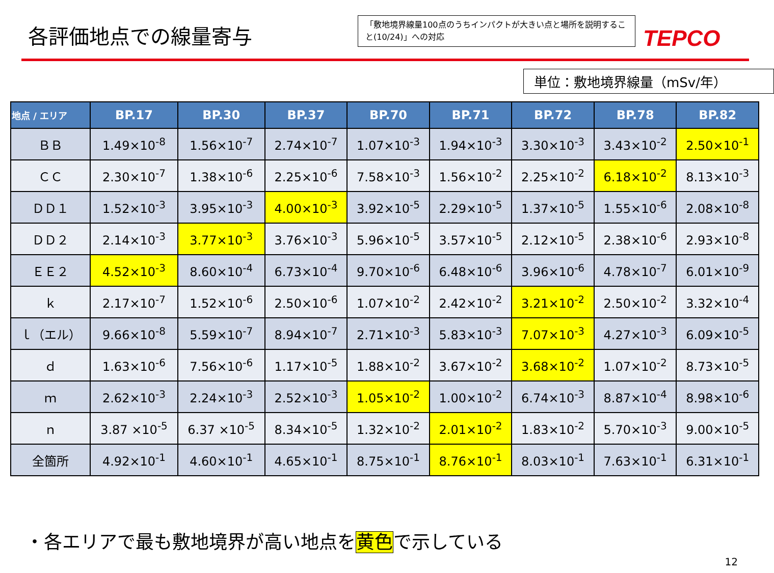各評価地点での線量寄与
「敷地境界線量100点のうちインパクトが大きい点と場所を説明すること(10/24)」への対応
TEPCO
単位：敷地境界線量（mSv/年）
| 地点 / エリア | BP.17 | BP.30 | BP.37 | BP.70 | BP.71 | BP.72 | BP.78 | BP.82 |
| --- | --- | --- | --- | --- | --- | --- | --- | --- |
| ＢＢ | 1.49×10<sup>-8</sup> | 1.56×10<sup>-7</sup> | 2.74×10<sup>-7</sup> | 1.07×10<sup>-3</sup> | 1.94×10<sup>-3</sup> | 3.30×10<sup>-3</sup> | 3.43×10<sup>-2</sup> | 2.50×10<sup>-1</sup> |
| ＣＣ | 2.30×10<sup>-7</sup> | 1.38×10<sup>-6</sup> | 2.25×10<sup>-6</sup> | 7.58×10<sup>-3</sup> | 1.56×10<sup>-2</sup> | 2.25×10<sup>-2</sup> | 6.18×10<sup>-2</sup> | 8.13×10<sup>-3</sup> |
| ＤＤ１ | 1.52×10<sup>-3</sup> | 3.95×10<sup>-3</sup> | 4.00×10<sup>-3</sup> | 3.92×10<sup>-5</sup> | 2.29×10<sup>-5</sup> | 1.37×10<sup>-5</sup> | 1.55×10<sup>-6</sup> | 2.08×10<sup>-8</sup> |
| ＤＤ２ | 2.14×10<sup>-3</sup> | 3.77×10<sup>-3</sup> | 3.76×10<sup>-3</sup> | 5.96×10<sup>-5</sup> | 3.57×10<sup>-5</sup> | 2.12×10<sup>-5</sup> | 2.38×10<sup>-6</sup> | 2.93×10<sup>-8</sup> |
| ＥＥ２ | 4.52×10<sup>-3</sup> | 8.60×10<sup>-4</sup> | 6.73×10<sup>-4</sup> | 9.70×10<sup>-6</sup> | 6.48×10<sup>-6</sup> | 3.96×10<sup>-6</sup> | 4.78×10<sup>-7</sup> | 6.01×10<sup>-9</sup> |
| ｋ | 2.17×10<sup>-7</sup> | 1.52×10<sup>-6</sup> | 2.50×10<sup>-6</sup> | 1.07×10<sup>-2</sup> | 2.42×10<sup>-2</sup> | 3.21×10<sup>-2</sup> | 2.50×10<sup>-2</sup> | 3.32×10<sup>-4</sup> |
| ｌ（エル） | 9.66×10<sup>-8</sup> | 5.59×10<sup>-7</sup> | 8.94×10<sup>-7</sup> | 2.71×10<sup>-3</sup> | 5.83×10<sup>-3</sup> | 7.07×10<sup>-3</sup> | 4.27×10<sup>-3</sup> | 6.09×10<sup>-5</sup> |
| ｄ | 1.63×10<sup>-6</sup> | 7.56×10<sup>-6</sup> | 1.17×10<sup>-5</sup> | 1.88×10<sup>-2</sup> | 3.67×10<sup>-2</sup> | 3.68×10<sup>-2</sup> | 1.07×10<sup>-2</sup> | 8.73×10<sup>-5</sup> |
| ｍ | 2.62×10<sup>-3</sup> | 2.24×10<sup>-3</sup> | 2.52×10<sup>-3</sup> | 1.05×10<sup>-2</sup> | 1.00×10<sup>-2</sup> | 6.74×10<sup>-3</sup> | 8.87×10<sup>-4</sup> | 8.98×10<sup>-6</sup> |
| ｎ | 3.87 ×10<sup>-5</sup> | 6.37 ×10<sup>-5</sup> | 8.34×10<sup>-5</sup> | 1.32×10<sup>-2</sup> | 2.01×10<sup>-2</sup> | 1.83×10<sup>-2</sup> | 5.70×10<sup>-3</sup> | 9.00×10<sup>-5</sup> |
| 全箇所 | 4.92×10<sup>-1</sup> | 4.60×10<sup>-1</sup> | 4.65×10<sup>-1</sup> | 8.75×10<sup>-1</sup> | 8.76×10<sup>-1</sup> | 8.03×10<sup>-1</sup> | 7.63×10<sup>-1</sup> | 6.31×10<sup>-1</sup> |
・各エリアで最も敷地境界が高い地点を黄色で示している
12